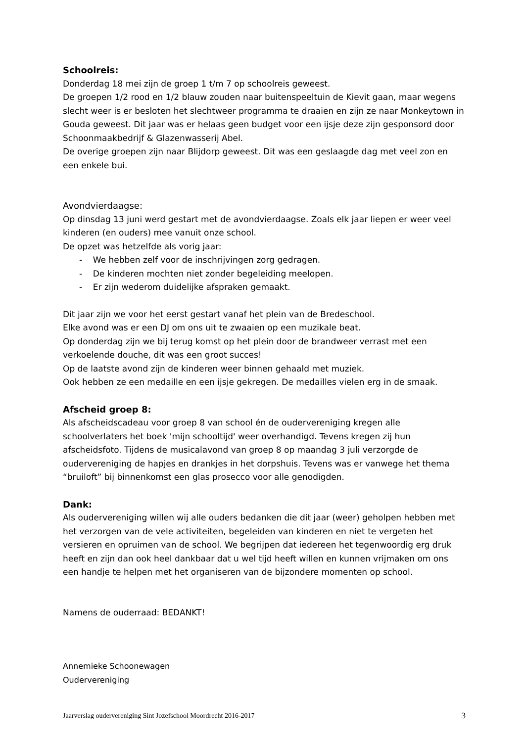Schoolreis:
Donderdag 18 mei zijn de groep 1 t/m 7 op schoolreis geweest.
De groepen 1/2 rood en 1/2 blauw zouden naar buitenspeeltuin de Kievit gaan, maar wegens slecht weer is er besloten het slechtweer programma te draaien en zijn ze naar Monkeytown in Gouda geweest. Dit jaar was er helaas geen budget voor een ijsje deze zijn gesponsord door Schoonmaakbedrijf & Glazenwasserij Abel.
De overige groepen zijn naar Blijdorp geweest. Dit was een geslaagde dag met veel zon en een enkele bui.
Avondvierdaagse:
Op dinsdag 13 juni werd gestart met de avondvierdaagse. Zoals elk jaar liepen er weer veel kinderen (en ouders) mee vanuit onze school.
De opzet was hetzelfde als vorig jaar:
- We hebben zelf voor de inschrijvingen zorg gedragen.
- De kinderen mochten niet zonder begeleiding meelopen.
- Er zijn wederom duidelijke afspraken gemaakt.
Dit jaar zijn we voor het eerst gestart vanaf het plein van de Bredeschool.
Elke avond was er een DJ om ons uit te zwaaien op een muzikale beat.
Op donderdag zijn we bij terug komst op het plein door de brandweer verrast met een verkoelende douche, dit was een groot succes!
Op de laatste avond zijn de kinderen weer binnen gehaald met muziek.
Ook hebben ze een medaille en een ijsje gekregen. De medailles vielen erg in de smaak.
Afscheid groep 8:
Als afscheidscadeau voor groep 8 van school én de oudervereniging kregen alle schoolverlaters het boek 'mijn schooltijd' weer overhandigd. Tevens kregen zij hun afscheidsfoto. Tijdens de musicalavond van groep 8 op maandag 3 juli verzorgde de oudervereniging de hapjes en drankjes in het dorpshuis. Tevens was er vanwege het thema “bruiloft” bij binnenkomst een glas prosecco voor alle genodigden.
Dank:
Als oudervereniging willen wij alle ouders bedanken die dit jaar (weer) geholpen hebben met het verzorgen van de vele activiteiten, begeleiden van kinderen en niet te vergeten het versieren en opruimen van de school. We begrijpen dat iedereen het tegenwoordig erg druk heeft en zijn dan ook heel dankbaar dat u wel tijd heeft willen en kunnen vrijmaken om ons een handje te helpen met het organiseren van de bijzondere momenten op school.
Namens de ouderraad: BEDANKT!
Annemieke Schoonewagen
Oudervereniging
Jaarverslag oudervereniging Sint Jozefschool Moordrecht 2016-2017 3